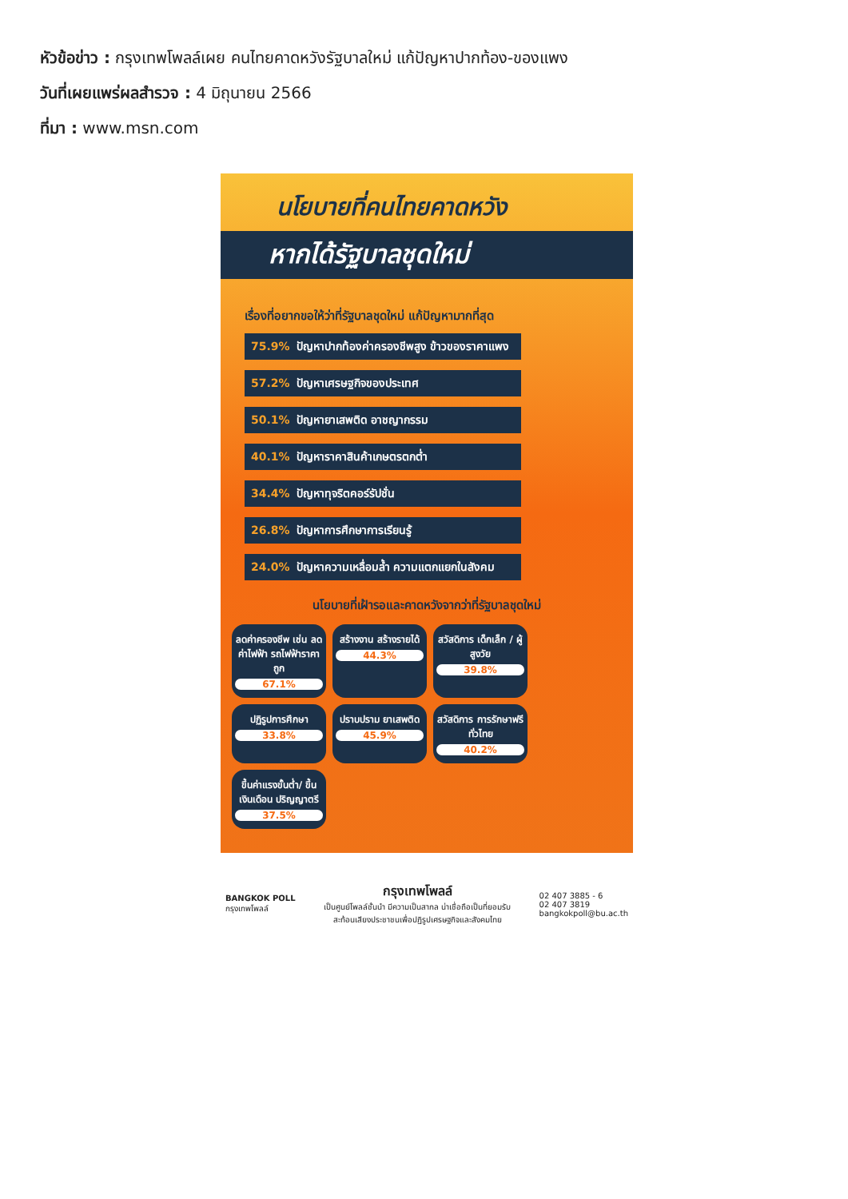หัวข้อข่าว : กรุงเทพโพลล์เผย คนไทยคาดหวังรัฐบาลใหม่ แก้ปัญหาปากท้อง-ของแพง
วันที่เผยแพร่ผลสำรวจ : 4 มิถุนายน 2566
ที่มา : www.msn.com
นโยบายที่คนไทยคาดหวัง
หากได้รัฐบาลชุดใหม่
เรื่องที่อยากขอให้ว่าที่รัฐบาลชุดใหม่ แก้ปัญหามากที่สุด
75.9% ปัญหาปากท้องค่าครองชีพสูง ข้าวของราคาแพง
57.2% ปัญหาเศรษฐกิจของประเทศ
50.1% ปัญหายาเสพติด อาชญากรรม
40.1% ปัญหาราคาสินค้าเกษตรตกต่ำ
34.4% ปัญหาทุจริตคอร์รัปชั่น
26.8% ปัญหาการศึกษาการเรียนรู้
24.0% ปัญหาความเหลื่อมล้ำ ความแตกแยกในสังคม
นโยบายที่เฝ้ารอและคาดหวังจากว่าที่รัฐบาลชุดใหม่
ลดค่าครองชีพ เช่น ลดค่าไฟฟ้า รถไฟฟ้าราคาถูก
67.1%
สร้างงาน สร้างรายได้
44.3%
สวัสดิการ เด็กเล็ก / ผู้สูงวัย
39.8%
ปฏิรูปการศึกษา
33.8%
ปราบปราม ยาเสพติด
45.9%
สวัสดิการ การรักษาฟรี ทั่วไทย
40.2%
ขึ้นค่าแรงขั้นต่ำ/ ขึ้นเงินเดือน ปริญญาตรี
37.5%
BANGKOK POLL
กรุงเทพโพลล์
กรุงเทพโพลล์
เป็นศูนย์โพลล์ชั้นนำ มีความเป็นสากล น่าเชื่อถือเป็นที่ยอมรับ
สะท้อนเสียงประชาชนเพื่อปฏิรูปเศรษฐกิจและสังคมไทย
02 407 3885 - 6
02 407 3819
bangkokpoll@bu.ac.th